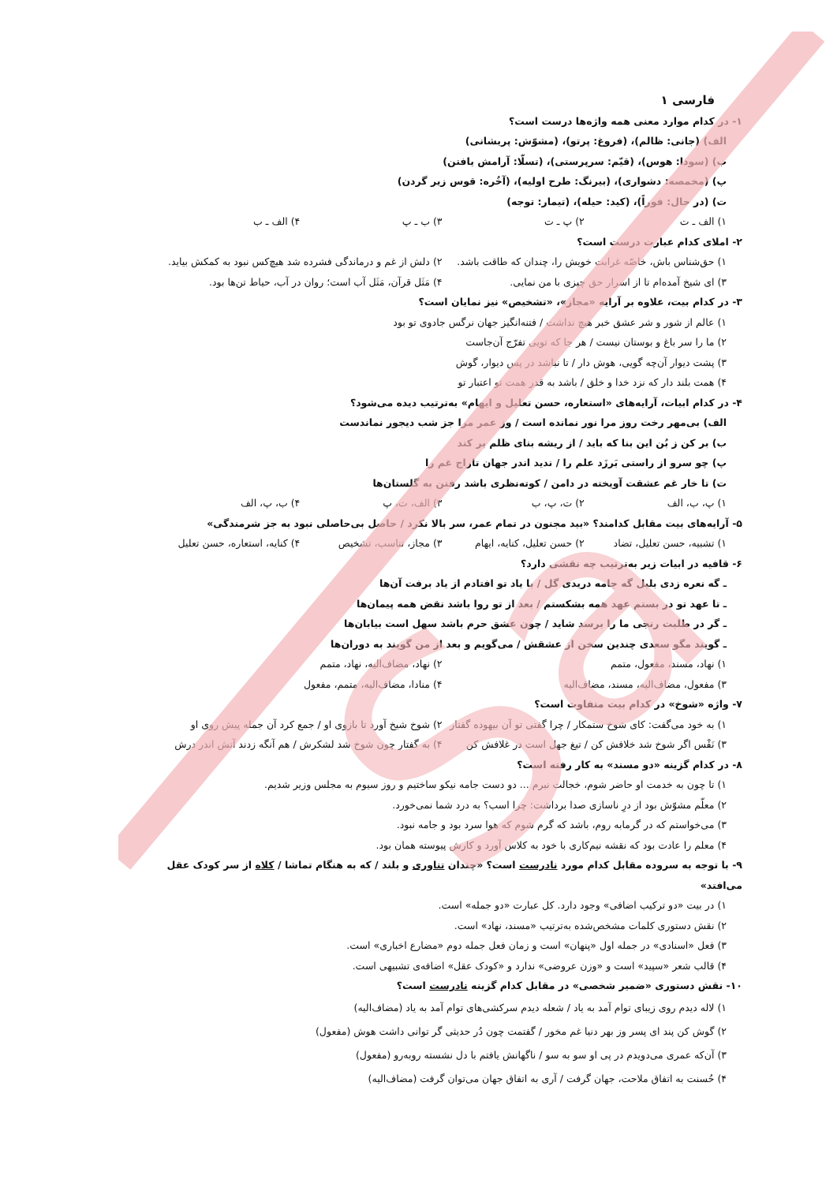Sa
فارسی ۱
۱- در کدام موارد معنی همه واژه‌ها درست است؟
الف) (جانی: ظالم)، (فروغ: پرتو)، (مشوّش: پریشانی)
ب) (سودا: هوس)، (قیّم: سرپرستی)، (تسلّا: آرامش یافتن)
پ) (مخمصه: دشواری)، (بیرنگ: طرح اولیه)، (آخُره: قوس زیر گردن)
ت) (در حال: فوراً)، (کید: حیله)، (تیمار: توجه)
۱) الف ـ ت ۲) پ ـ ت ۳) ب ـ پ ۴) الف ـ ب
۲- املای کدام عبارت درست است؟
۱) حق‌شناس باش، خاصّه غرابت خویش را، چندان که طاقت باشد. ۲) دلش از غم و درماندگی فشرده شد هیچ‌کس نبود به کمکش بیاید.
۳) ای شیخ آمده‌ام تا از اسرار حق چیزی با من نمایی. ۴) مَثَل قرآن، مَثَل آب است؛ روان در آب، حیاط تن‌ها بود.
۳- در کدام بیت، علاوه بر آرایه «مجاز»، «تشخیص» نیز نمایان است؟
۱) عالم از شور و شر عشق خبر هیچ نداشت / فتنه‌انگیز جهان نرگس جادوی تو بود
۲) ما را سر باغ و بوستان نیست / هر جا که تویی تفرّج آن‌جاست
۳) پشت دیوار آن‌چه گویی، هوش دار / تا نباشد در پس دیوار، گوش
۴) همت بلند دار که نزد خدا و خلق / باشد به قدر همت تو اعتبار تو
۴- در کدام ابیات، آرایه‌های «استعاره، حسن تعلیل و ایهام» به‌ترتیب دیده می‌شود؟
الف) بی‌مهر رخت روز مرا نور نمانده است / وز عمر مرا جز شب دیجور نماندست
ب) بر کن ز بُن این بنا که باید / از ریشه بنای ظلم بر کند
پ) چو سرو از راستی بَرزَد علم را / ندید اندر جهان تاراج غم را
ت) تا خار غم عشقت آویخته در دامن / کوته‌نظری باشد رفتن به گلستان‌ها
۱) پ، ب، الف ۲) ت، پ، ب ۳) الف، ت، پ ۴) ب، پ، الف
۵- آرایه‌های بیت مقابل کدامند؟ «بید مجنون در تمام عمر، سر بالا نکرد / حاصل بی‌حاصلی نبود به جز شرمندگی»
۱) تشبیه، حسن تعلیل، تضاد ۲) حسن تعلیل، کنایه، ایهام ۳) مجاز، تناسب، تشخیص ۴) کنایه، استعاره، حسن تعلیل
۶- قافیه در ابیات زیر به‌ترتیب چه نقشی دارد؟
ـ گه نعره زدی بلبل گه جامه دریدی گل / با یاد تو افتادم از یاد برفت آن‌ها
ـ تا عهد تو در بستم عهد همه بشکستم / بعد از تو روا باشد نقض همه پیمان‌ها
ـ گر در طلبت رنجی ما را برسد شاید / چون عشق حرم باشد سهل است بیابان‌ها
ـ گویند مگو سعدی چندین سخن از عشقش / می‌گویم و بعد از من گویند به دوران‌ها
۱) نهاد، مسند، مفعول، متمم ۲) نهاد، مضاف‌الیه، نهاد، متمم
۳) مفعول، مضاف‌الیه، مسند، مضاف‌الیه ۴) منادا، مضاف‌الیه، متمم، مفعول
۷- واژه «شوخ» در کدام بیت متفاوت است؟
۱) به خود می‌گفت: کای شوخ ستمکار / چرا گفتی تو آن بیهوده گفتار ۲) شوخ شیخ آورد تا بازوی او / جمع کرد آن جمله پیش روی او
۳) نَفْس اگر شوخ شد خلافش کن / تیغ جهل است در غلافش کن ۴) به گفتار چون شوخ شد لشکرش / هم آنگه زدند آتش اندر درش
۸- در کدام گزینه «دو مسند» به کار رفته است؟
۱) تا چون به خدمت او حاضر شوم، خجالت نبرم ... دو دست جامه نیکو ساختیم و روز سیوم به مجلس وزیر شدیم.
۲) معلّم مشوّش بود از درِ ناسازی صدا برداشت: چرا اسب؟ به درد شما نمی‌خورد.
۳) می‌خواستم که در گرمابه روم، باشد که گرم شوم که هوا سرد بود و جامه نبود.
۴) معلم را عادت بود که نقشه نیم‌کاری با خود به کلاس آورد و کارش پیوسته همان بود.
۹- با توجه به سروده مقابل کدام مورد نادرست است؟ «چندان تناوری و بلند / که به هنگام تماشا / کلاه از سر کودک عقل می‌افتد»
۱) در بیت «دو ترکیب اضافی» وجود دارد. کل عبارت «دو جمله» است.
۲) نقش دستوری کلمات مشخص‌شده به‌ترتیب «مسند، نهاد» است.
۳) فعل «اسنادی» در جمله اول «پنهان» است و زمان فعل جمله دوم «مضارع اخباری» است.
۴) قالب شعر «سپید» است و «وزن عروضی» ندارد و «کودک عقل» اضافه‌ی تشبیهی است.
۱۰- نقش دستوری «ضمیر شخصی» در مقابل کدام گزینه نادرست است؟
۱) لاله دیدم روی زیبای توام آمد به یاد / شعله دیدم سرکشی‌های توام آمد به یاد (مضاف‌الیه)
۲) گوش کن پند ای پسر وز بهر دنیا غم مخور / گفتمت چون دُر حدیثی گر توانی داشت هوش (مفعول)
۳) آن‌که عمری می‌دویدم در پی او سو به سو / ناگهانش یافتم با دل نشسته روبه‌رو (مفعول)
۴) حُسنت به اتفاق ملاحت، جهان گرفت / آری به اتفاق جهان می‌توان گرفت (مضاف‌الیه)